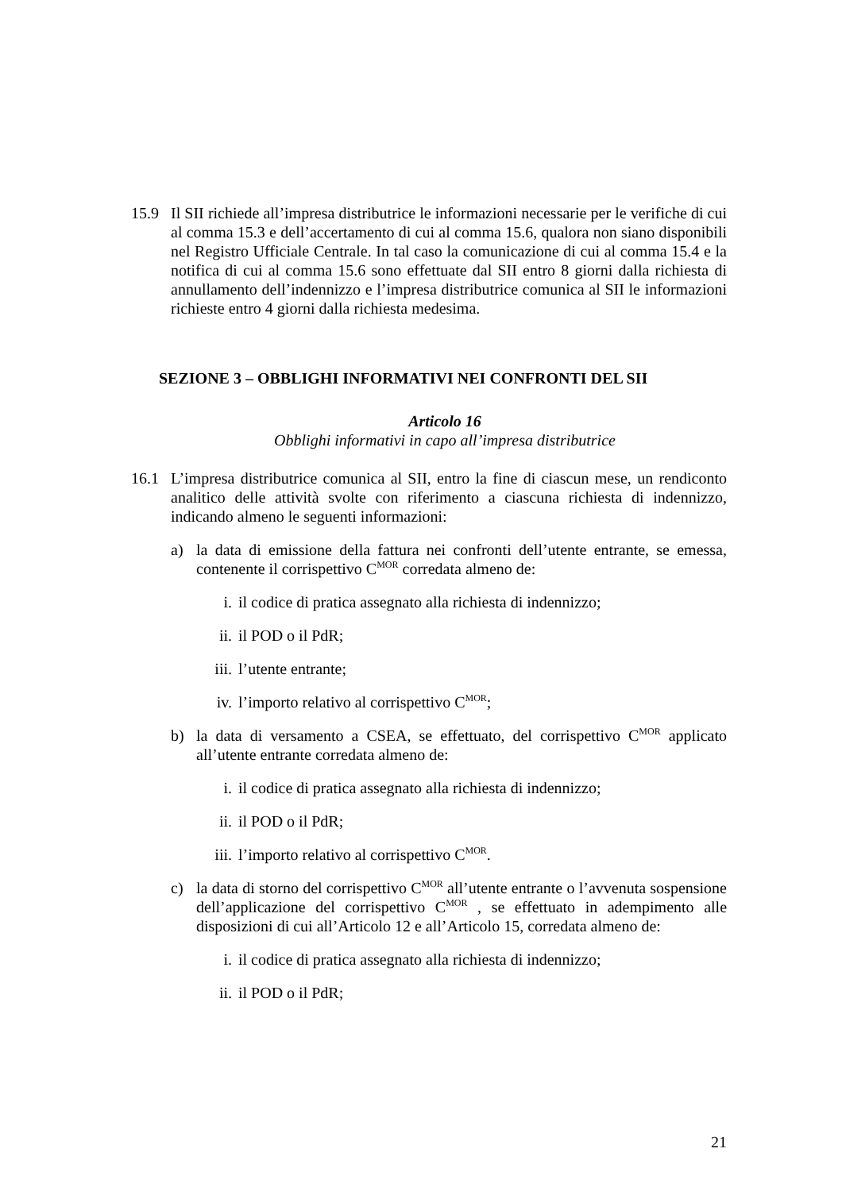15.9 Il SII richiede all’impresa distributrice le informazioni necessarie per le verifiche di cui al comma 15.3 e dell’accertamento di cui al comma 15.6, qualora non siano disponibili nel Registro Ufficiale Centrale. In tal caso la comunicazione di cui al comma 15.4 e la notifica di cui al comma 15.6 sono effettuate dal SII entro 8 giorni dalla richiesta di annullamento dell’indennizzo e l’impresa distributrice comunica al SII le informazioni richieste entro 4 giorni dalla richiesta medesima.
SEZIONE 3 – OBBLIGHI INFORMATIVI NEI CONFRONTI DEL SII
Articolo 16
Obblighi informativi in capo all’impresa distributrice
16.1 L’impresa distributrice comunica al SII, entro la fine di ciascun mese, un rendiconto analitico delle attività svolte con riferimento a ciascuna richiesta di indennizzo, indicando almeno le seguenti informazioni:
a) la data di emissione della fattura nei confronti dell’utente entrante, se emessa, contenente il corrispettivo C<sup>MOR</sup> corredata almeno de:
i. il codice di pratica assegnato alla richiesta di indennizzo;
ii. il POD o il PdR;
iii.
l’utente entrante;
iv. l’importo relativo al corrispettivo C<sup>MOR</sup>;
b) la data di versamento a CSEA, se effettuato, del corrispettivo C<sup>MOR</sup> applicato all’utente entrante corredata almeno de:
i. il codice di pratica assegnato alla richiesta di indennizzo;
ii. il POD o il PdR;
iii.
l’importo relativo al corrispettivo C<sup>MOR</sup>.
c) la data di storno del corrispettivo C<sup>MOR</sup> all’utente entrante o l’avvenuta sospensione dell’applicazione del corrispettivo C<sup>MOR</sup> , se effettuato in adempimento alle disposizioni di cui all’Articolo 12 e all’Articolo 15, corredata almeno de:
i. il codice di pratica assegnato alla richiesta di indennizzo;
ii. il POD o il PdR;
21